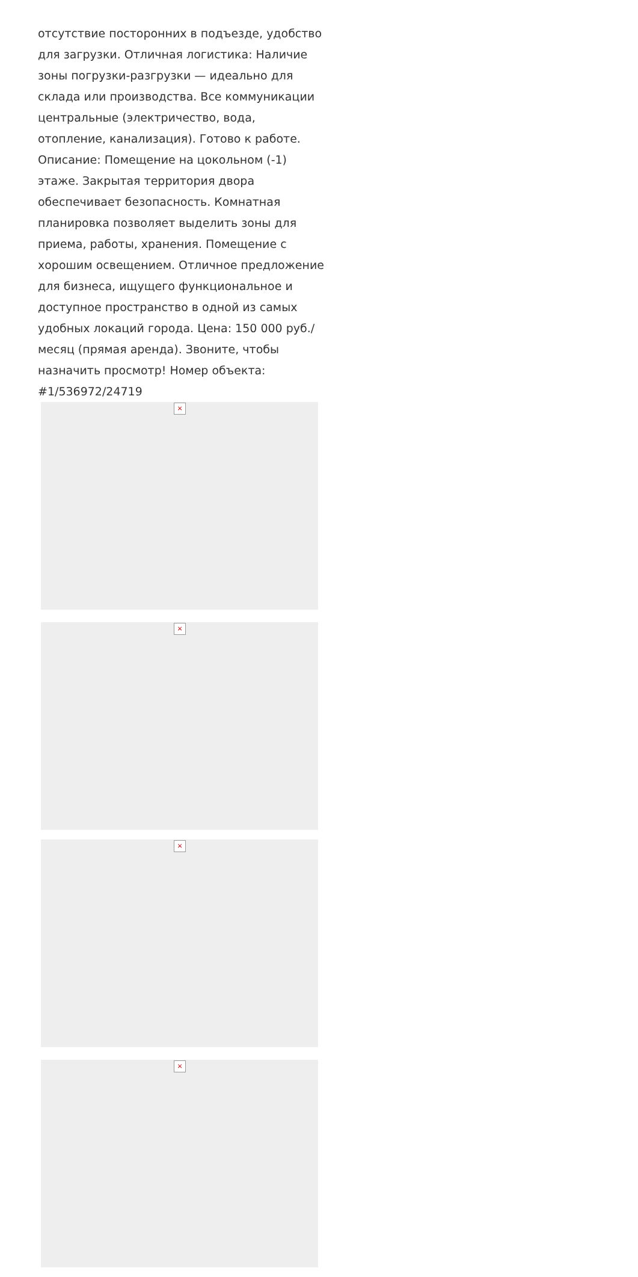отсутствие посторонних в подъезде, удобство для загрузки. Отличная логистика: Наличие зоны погрузки-разгрузки — идеально для склада или производства. Все коммуникации центральные (электричество, вода, отопление, канализация). Готово к работе. Описание: Помещение на цокольном (-1) этаже. Закрытая территория двора обеспечивает безопасность. Комнатная планировка позволяет выделить зоны для приема, работы, хранения. Помещение с хорошим освещением. Отличное предложение для бизнеса, ищущего функциональное и доступное пространство в одной из самых удобных локаций города. Цена: 150 000 руб./месяц (прямая аренда). Звоните, чтобы назначить просмотр! Номер объекта: #1/536972/24719
×
×
×
×